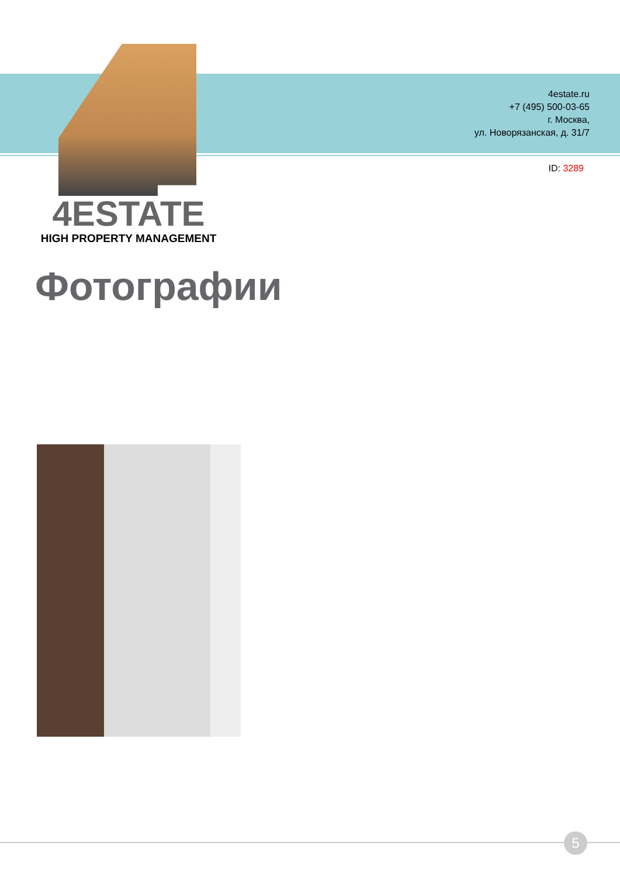4estate.ru
+7 (495) 500-03-65
г. Москва,
ул. Новорязанская, д. 31/7
ID: 3289
4ESTATE
HIGH PROPERTY MANAGEMENT
Фотографии
5